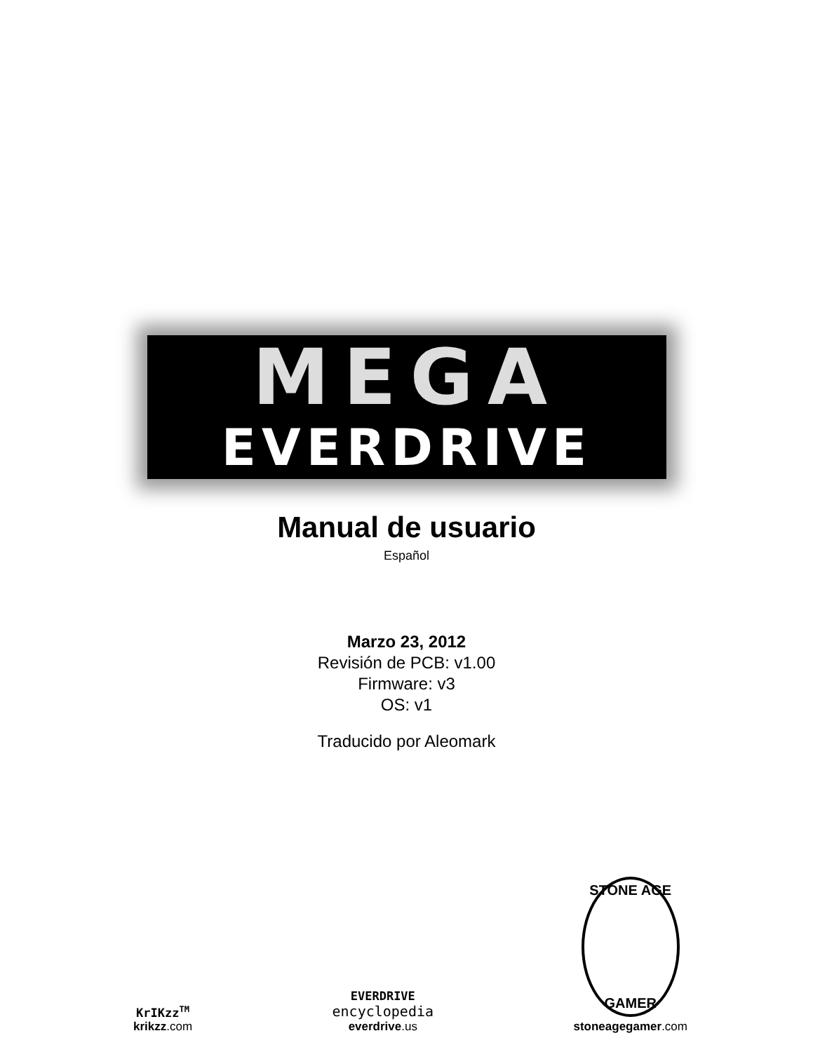MEGA
EVERDRIVE
Manual de usuario
Español
Marzo 23, 2012
Revisión de PCB: v1.00
Firmware: v3
OS: v1
Traducido por Aleomark
KrIKzz<sup>TM</sup>
krikzz.com
EVERDRIVE
encyclopedia
everdrive.us
STONE AGE
GAMER
stoneagegamer.com